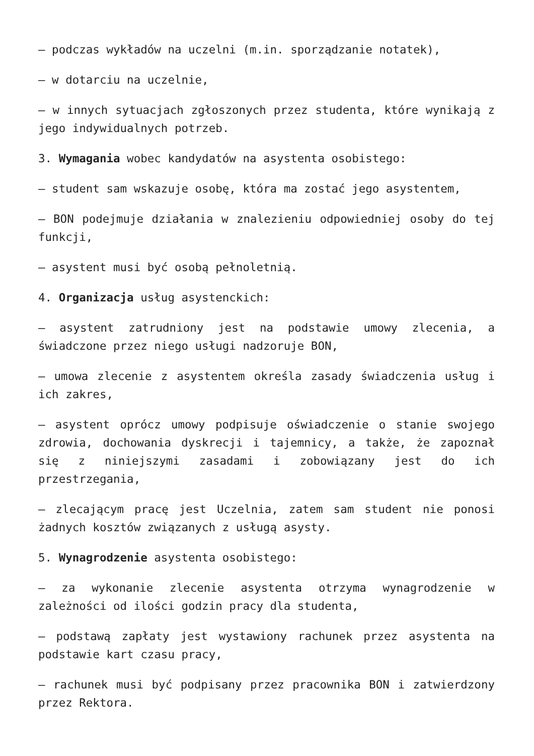– podczas wykładów na uczelni (m.in. sporządzanie notatek),
– w dotarciu na uczelnie,
– w innych sytuacjach zgłoszonych przez studenta, które wynikają z jego indywidualnych potrzeb.
3. Wymagania wobec kandydatów na asystenta osobistego:
– student sam wskazuje osobę, która ma zostać jego asystentem,
– BON podejmuje działania w znalezieniu odpowiedniej osoby do tej funkcji,
– asystent musi być osobą pełnoletnią.
4. Organizacja usług asystenckich:
– asystent zatrudniony jest na podstawie umowy zlecenia, a świadczone przez niego usługi nadzoruje BON,
– umowa zlecenie z asystentem określa zasady świadczenia usług i ich zakres,
– asystent oprócz umowy podpisuje oświadczenie o stanie swojego zdrowia, dochowania dyskrecji i tajemnicy, a także, że zapoznał się z niniejszymi zasadami i zobowiązany jest do ich przestrzegania,
– zlecającym pracę jest Uczelnia, zatem sam student nie ponosi żadnych kosztów związanych z usługą asysty.
5. Wynagrodzenie asystenta osobistego:
– za wykonanie zlecenie asystenta otrzyma wynagrodzenie w zależności od ilości godzin pracy dla studenta,
– podstawą zapłaty jest wystawiony rachunek przez asystenta na podstawie kart czasu pracy,
– rachunek musi być podpisany przez pracownika BON i zatwierdzony przez Rektora.